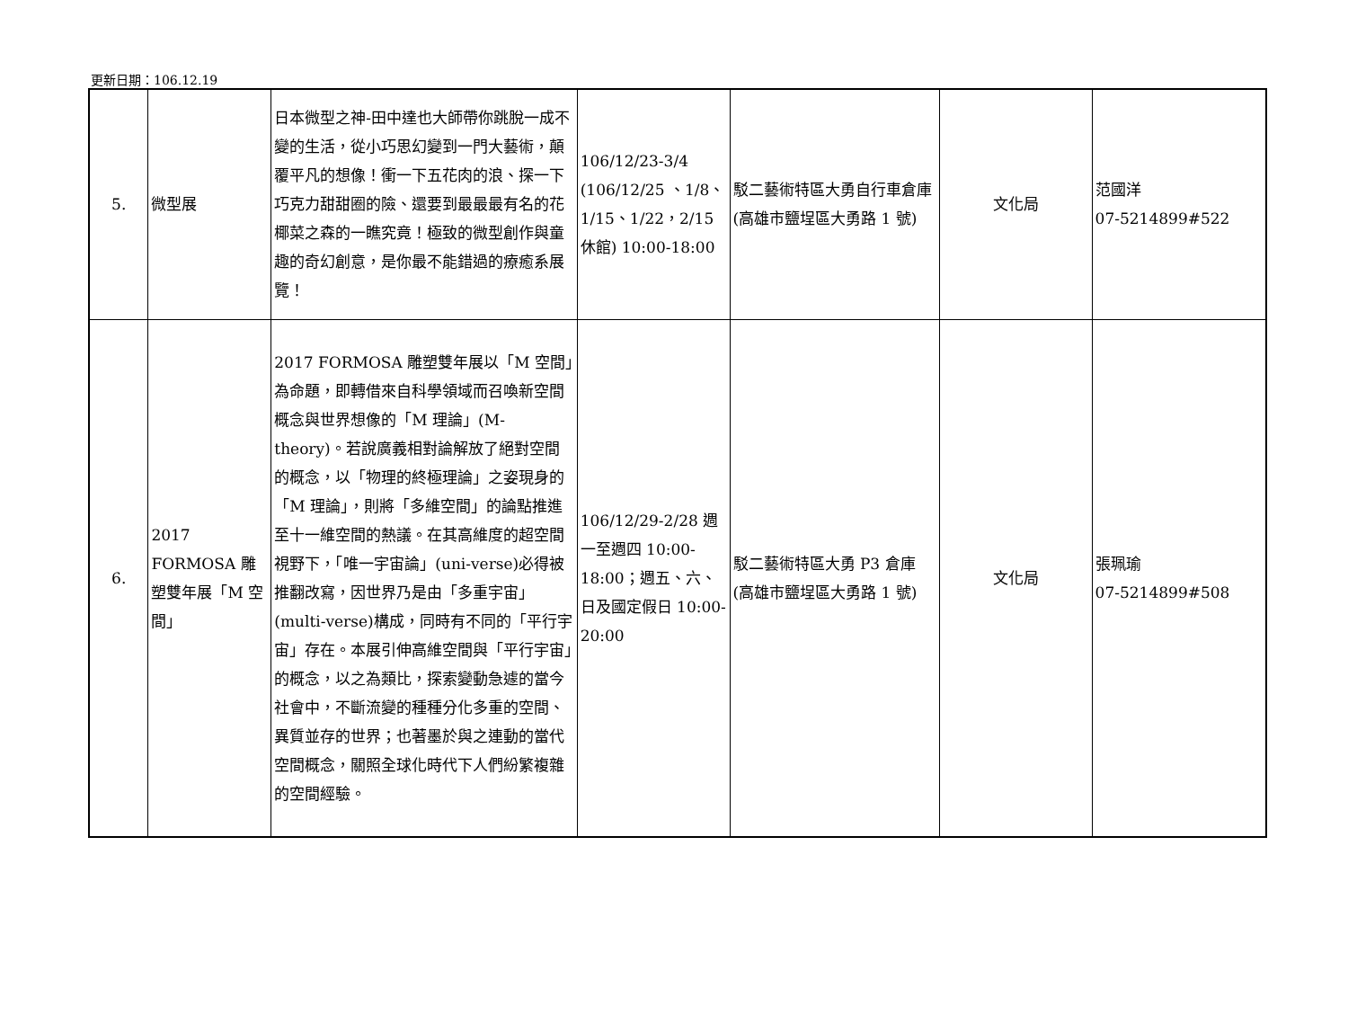更新日期：106.12.19
| 5. | 微型展 | 日本微型之神-田中達也大師帶你跳脫一成不變的生活，從小巧思幻變到一門大藝術，顛覆平凡的想像！衝一下五花肉的浪、探一下巧克力甜甜圈的險、還要到最最最有名的花椰菜之森的一瞧究竟！極致的微型創作與童趣的奇幻創意，是你最不能錯過的療癒系展覽！ | 106/12/23-3/4 (106/12/25 、1/8、1/15、1/22，2/15 休館) 10:00-18:00 | 駁二藝術特區大勇自行車倉庫(高雄市鹽埕區大勇路 1 號) | 文化局 | 范國洋 07-5214899#522 |
| 6. | 2017 FORMOSA 雕塑雙年展「M 空間」 | 2017 FORMOSA 雕塑雙年展以「M 空間」為命題，即轉借來自科學領域而召喚新空間概念與世界想像的「M 理論」(M-theory)。若說廣義相對論解放了絕對空間的概念，以「物理的終極理論」之姿現身的「M 理論」，則將「多維空間」的論點推進至十一維空間的熱議。在其高維度的超空間視野下，「唯一宇宙論」(uni-verse)必得被推翻改寫，因世界乃是由「多重宇宙」(multi-verse)構成，同時有不同的「平行宇宙」存在。本展引伸高維空間與「平行宇宙」的概念，以之為類比，探索變動急遽的當今社會中，不斷流變的種種分化多重的空間、異質並存的世界；也著墨於與之連動的當代空間概念，關照全球化時代下人們紛繁複雜的空間經驗。 | 106/12/29-2/28 週一至週四 10:00-18:00；週五、六、日及國定假日 10:00-20:00 | 駁二藝術特區大勇 P3 倉庫(高雄市鹽埕區大勇路 1 號) | 文化局 | 張珮瑜 07-5214899#508 |